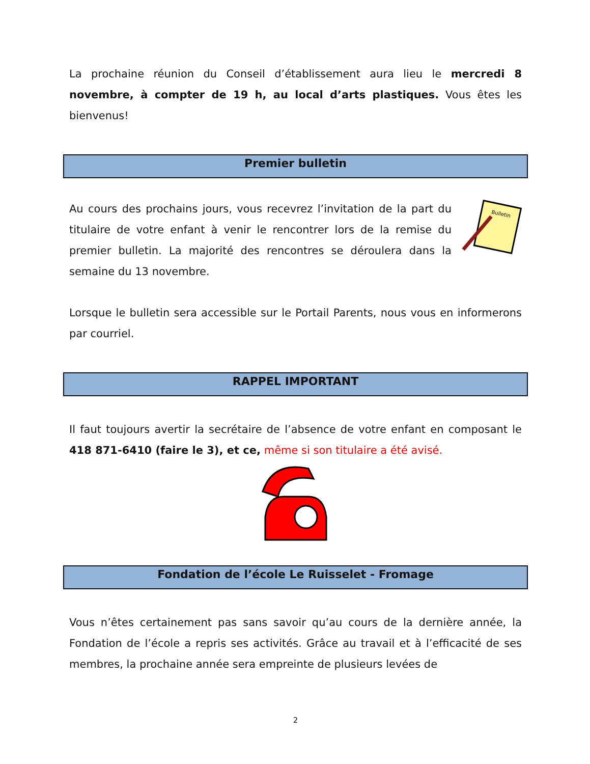La prochaine réunion du Conseil d’établissement aura lieu le mercredi 8 novembre, à compter de 19 h, au local d’arts plastiques. Vous êtes les bienvenus!
Premier bulletin
Au cours des prochains jours, vous recevrez l’invitation de la part du titulaire de votre enfant à venir le rencontrer lors de la remise du premier bulletin. La majorité des rencontres se déroulera dans la semaine du 13 novembre.
Bulletin
Lorsque le bulletin sera accessible sur le Portail Parents, nous vous en informerons par courriel.
RAPPEL IMPORTANT
Il faut toujours avertir la secrétaire de l’absence de votre enfant en composant le 418 871-6410 (faire le 3), et ce, même si son titulaire a été avisé.
Fondation de l’école Le Ruisselet - Fromage
Vous n’êtes certainement pas sans savoir qu’au cours de la dernière année, la Fondation de l’école a repris ses activités. Grâce au travail et à l’efficacité de ses membres, la prochaine année sera empreinte de plusieurs levées de
2